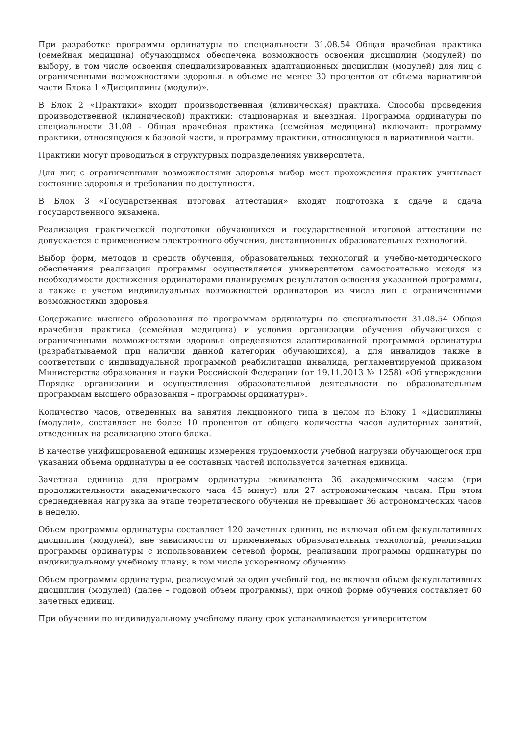При разработке программы ординатуры по специальности 31.08.54 Общая врачебная практика (семейная медицина) обучающимся обеспечена возможность освоения дисциплин (модулей) по выбору, в том числе освоения специализированных адаптационных дисциплин (модулей) для лиц с ограниченными возможностями здоровья, в объеме не менее 30 процентов от объема вариативной части Блока 1 «Дисциплины (модули)».
В Блок 2 «Практики» входит производственная (клиническая) практика. Способы проведения производственной (клинической) практики: стационарная и выездная. Программа ординатуры по специальности 31.08 - Общая врачебная практика (семейная медицина) включают: программу практики, относящуюся к базовой части, и программу практики, относящуюся в вариативной части.
Практики могут проводиться в структурных подразделениях университета.
Для лиц с ограниченными возможностями здоровья выбор мест прохождения практик учитывает состояние здоровья и требования по доступности.
В Блок 3 «Государственная итоговая аттестация» входят подготовка к сдаче и сдача государственного экзамена.
Реализация практической подготовки обучающихся и государственной итоговой аттестации не допускается с применением электронного обучения, дистанционных образовательных технологий.
Выбор форм, методов и средств обучения, образовательных технологий и учебно-методического обеспечения реализации программы осуществляется университетом самостоятельно исходя из необходимости достижения ординаторами планируемых результатов освоения указанной программы, а также с учетом индивидуальных возможностей ординаторов из числа лиц с ограниченными возможностями здоровья.
Содержание высшего образования по программам ординатуры по специальности 31.08.54 Общая врачебная практика (семейная медицина) и условия организации обучения обучающихся с ограниченными возможностями здоровья определяются адаптированной программой ординатуры (разрабатываемой при наличии данной категории обучающихся), а для инвалидов также в соответствии с индивидуальной программой реабилитации инвалида, регламентируемой приказом Министерства образования и науки Российской Федерации (от 19.11.2013 № 1258) «Об утверждении Порядка организации и осуществления образовательной деятельности по образовательным программам высшего образования – программы ординатуры».
Количество часов, отведенных на занятия лекционного типа в целом по Блоку 1 «Дисциплины (модули)», составляет не более 10 процентов от общего количества часов аудиторных занятий, отведенных на реализацию этого блока.
В качестве унифицированной единицы измерения трудоемкости учебной нагрузки обучающегося при указании объема ординатуры и ее составных частей используется зачетная единица.
Зачетная единица для программ ординатуры эквивалента 36 академическим часам (при продолжительности академического часа 45 минут) или 27 астрономическим часам. При этом среднедневная нагрузка на этапе теоретического обучения не превышает 36 астрономических часов в неделю.
Объем программы ординатуры составляет 120 зачетных единиц, не включая объем факультативных дисциплин (модулей), вне зависимости от применяемых образовательных технологий, реализации программы ординатуры с использованием сетевой формы, реализации программы ординатуры по индивидуальному учебному плану, в том числе ускоренному обучению.
Объем программы ординатуры, реализуемый за один учебный год, не включая объем факультативных дисциплин (модулей) (далее – годовой объем программы), при очной форме обучения составляет 60 зачетных единиц.
При обучении по индивидуальному учебному плану срок устанавливается университетом